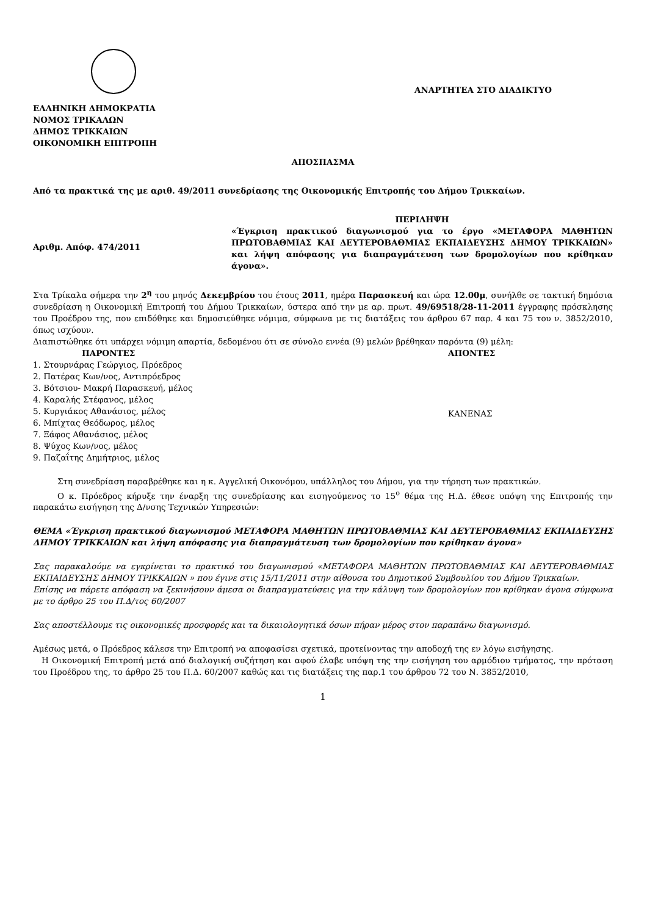ΕΛΛΗΝΙΚΗ ΔΗΜΟΚΡΑΤΙΑ
ΝΟΜΟΣ ΤΡΙΚΑΛΩΝ
ΔΗΜΟΣ ΤΡΙΚΚΑΙΩΝ
ΟΙΚΟΝΟΜΙΚΗ ΕΠΙΤΡΟΠΗ
ΑΝΑΡΤΗΤΕΑ ΣΤΟ ΔΙΑΔΙΚΤΥΟ
ΑΠΟΣΠΑΣΜΑ
Από τα πρακτικά της με αριθ. 49/2011 συνεδρίασης της Οικονομικής Επιτροπής του Δήμου Τρικκαίων.
Αριθμ. Απόφ. 474/2011
ΠΕΡΙΛΗΨΗ
«Έγκριση πρακτικού διαγωνισμού για το έργο «ΜΕΤΑΦΟΡΑ ΜΑΘΗΤΩΝ ΠΡΩΤΟΒΑΘΜΙΑΣ ΚΑΙ ΔΕΥΤΕΡΟΒΑΘΜΙΑΣ ΕΚΠΑΙΔΕΥΣΗΣ ΔΗΜΟΥ ΤΡΙΚΚΑΙΩΝ» και λήψη απόφασης για διαπραγμάτευση των δρομολογίων που κρίθηκαν άγονα».
Στα Τρίκαλα σήμερα την 2<sup>η</sup> του μηνός Δεκεμβρίου του έτους 2011, ημέρα Παρασκευή και ώρα 12.00μ, συνήλθε σε τακτική δημόσια συνεδρίαση η Οικονομική Επιτροπή του Δήμου Τρικκαίων, ύστερα από την με αρ. πρωτ. 49/69518/28-11-2011 έγγραφης πρόσκλησης του Προέδρου της, που επιδόθηκε και δημοσιεύθηκε νόμιμα, σύμφωνα με τις διατάξεις του άρθρου 67 παρ. 4 και 75 του ν. 3852/2010, όπως ισχύουν.
Διαπιστώθηκε ότι υπάρχει νόμιμη απαρτία, δεδομένου ότι σε σύνολο εννέα (9) μελών βρέθηκαν παρόντα (9) μέλη:
ΠΑΡΟΝΤΕΣ
1. Στουρνάρας Γεώργιος, Πρόεδρος
2. Πατέρας Κων/νος, Αντιπρόεδρος
3. Βότσιου- Μακρή Παρασκευή, μέλος
4. Καραλής Στέφανος, μέλος
5. Κυργιάκος Αθανάσιος, μέλος
6. Μπίχτας Θεόδωρος, μέλος
7. Ξάφος Αθανάσιος, μέλος
8. Ψύχος Κων/νος, μέλος
9. Παζαΐτης Δημήτριος, μέλος
ΑΠΟΝΤΕΣ
ΚΑΝΕΝΑΣ
Στη συνεδρίαση παραβρέθηκε και η κ. Αγγελική Οικονόμου, υπάλληλος του Δήμου, για την τήρηση των πρακτικών.
Ο κ. Πρόεδρος κήρυξε την έναρξη της συνεδρίασης και εισηγούμενος το 15<sup>ο</sup> θέμα της Η.Δ. έθεσε υπόψη της Επιτροπής την παρακάτω εισήγηση της Δ/νσης Τεχνικών Υπηρεσιών:
ΘΕΜΑ «Έγκριση πρακτικού διαγωνισμού ΜΕΤΑΦΟΡΑ ΜΑΘΗΤΩΝ ΠΡΩΤΟΒΑΘΜΙΑΣ ΚΑΙ ΔΕΥΤΕΡΟΒΑΘΜΙΑΣ ΕΚΠΑΙΔΕΥΣΗΣ ΔΗΜΟΥ ΤΡΙΚΚΑΙΩΝ και λήψη απόφασης για διαπραγμάτευση των δρομολογίων που κρίθηκαν άγονα»
Σας παρακαλούμε να εγκρίνεται το πρακτικό του διαγωνισμού «ΜΕΤΑΦΟΡΑ ΜΑΘΗΤΩΝ ΠΡΩΤΟΒΑΘΜΙΑΣ ΚΑΙ ΔΕΥΤΕΡΟΒΑΘΜΙΑΣ ΕΚΠΑΙΔΕΥΣΗΣ ΔΗΜΟΥ ΤΡΙΚΚΑΙΩΝ » που έγινε στις 15/11/2011 στην αίθουσα του Δημοτικού Συμβουλίου του Δήμου Τρικκαίων.
Επίσης να πάρετε απόφαση να ξεκινήσουν άμεσα οι διαπραγματεύσεις για την κάλυψη των δρομολογίων που κρίθηκαν άγονα σύμφωνα με το άρθρο 25 του Π.Δ/τος 60/2007
Σας αποστέλλουμε τις οικονομικές προσφορές και τα δικαιολογητικά όσων πήραν μέρος στον παραπάνω διαγωνισμό.
Αμέσως μετά, ο Πρόεδρος κάλεσε την Επιτροπή να αποφασίσει σχετικά, προτείνοντας την αποδοχή της εν λόγω εισήγησης.
Η Οικονομική Επιτροπή μετά από διαλογική συζήτηση και αφού έλαβε υπόψη της την εισήγηση του αρμόδιου τμήματος, την πρόταση του Προέδρου της, το άρθρο 25 του Π.Δ. 60/2007 καθώς και τις διατάξεις της παρ.1 του άρθρου 72 του Ν. 3852/2010,
1